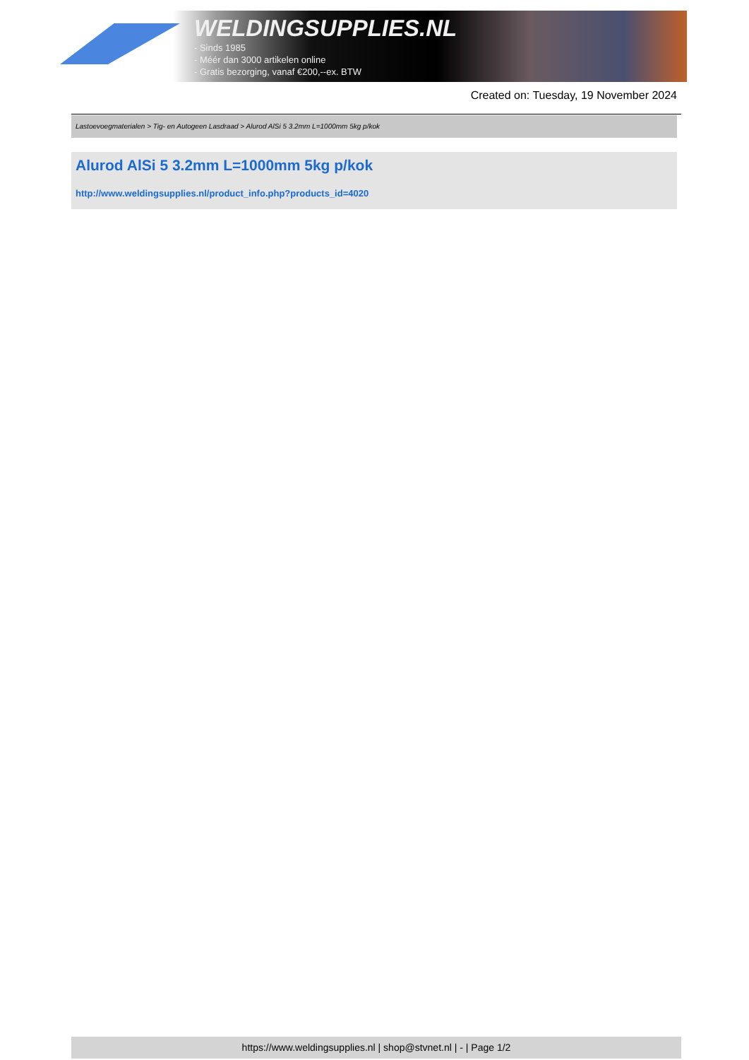WELDINGSUPPLIES.NL
- Sinds 1985
- Méér dan 3000 artikelen online
- Gratis bezorging, vanaf €200,--ex. BTW
Created on: Tuesday, 19 November 2024
Lastoevoegmaterialen > Tig- en Autogeen Lasdraad > Alurod AlSi 5 3.2mm L=1000mm 5kg p/kok
Alurod AlSi 5 3.2mm L=1000mm 5kg p/kok
http://www.weldingsupplies.nl/product_info.php?products_id=4020
https://www.weldingsupplies.nl | shop@stvnet.nl | - | Page 1/2